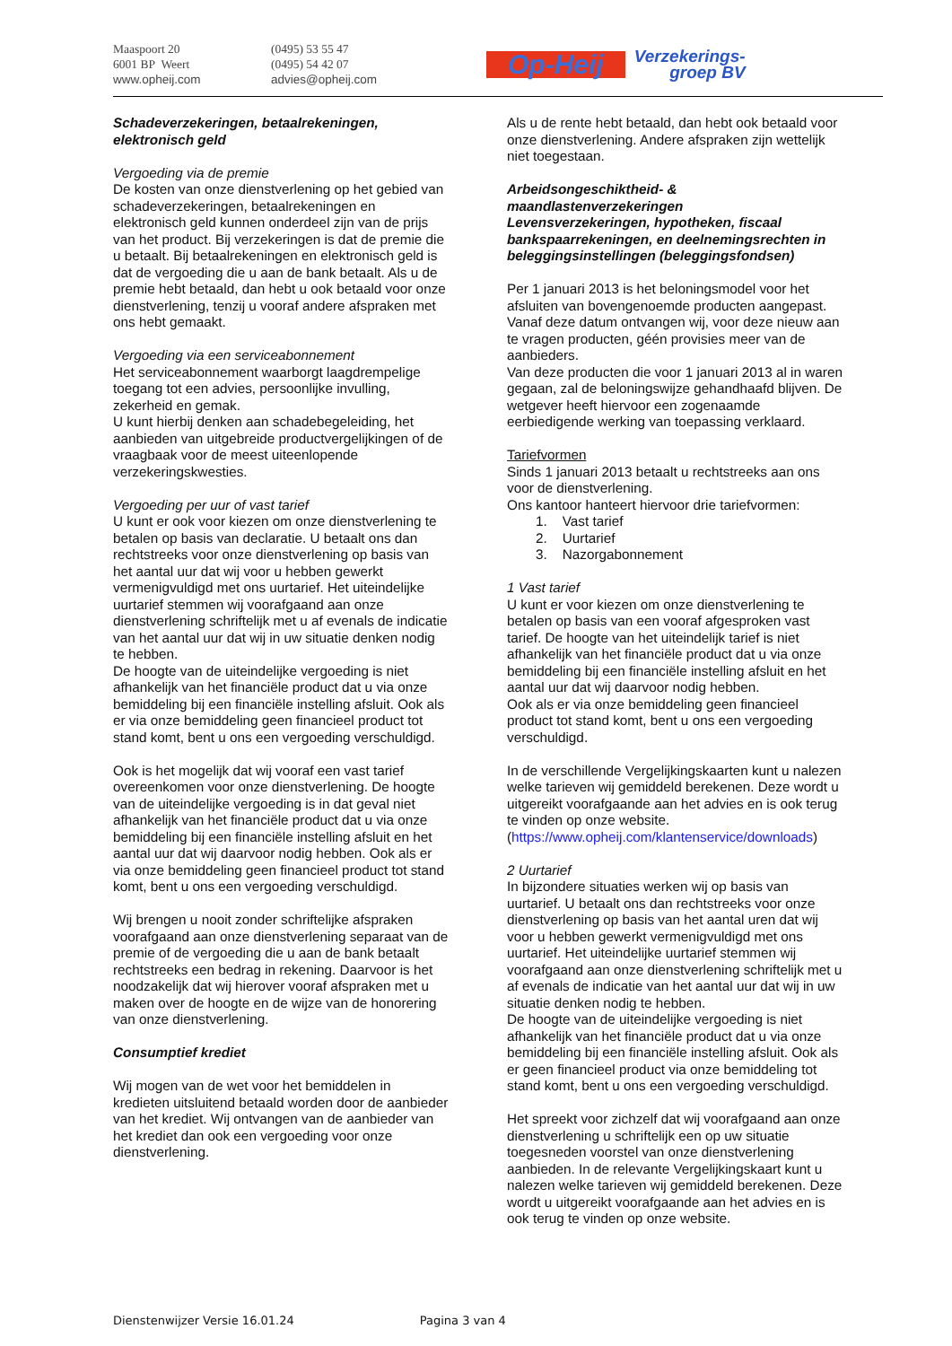Maaspoort 20
6001 BP Weert
www.opheij.com
(0495) 53 55 47
(0495) 54 42 07
advies@opheij.com
Op-Heij
Verzekerings-
groep BV
Schadeverzekeringen, betaalrekeningen, elektronisch geld
Vergoeding via de premie
De kosten van onze dienstverlening op het gebied van schadeverzekeringen, betaalrekeningen en elektronisch geld kunnen onderdeel zijn van de prijs van het product. Bij verzekeringen is dat de premie die u betaalt. Bij betaalrekeningen en elektronisch geld is dat de vergoeding die u aan de bank betaalt. Als u de premie hebt betaald, dan hebt u ook betaald voor onze dienstverlening, tenzij u vooraf andere afspraken met ons hebt gemaakt.
Vergoeding via een serviceabonnement
Het serviceabonnement waarborgt laagdrempelige toegang tot een advies, persoonlijke invulling, zekerheid en gemak.
U kunt hierbij denken aan schadebegeleiding, het aanbieden van uitgebreide productvergelijkingen of de vraagbaak voor de meest uiteenlopende verzekeringskwesties.
Vergoeding per uur of vast tarief
U kunt er ook voor kiezen om onze dienstverlening te betalen op basis van declaratie. U betaalt ons dan rechtstreeks voor onze dienstverlening op basis van het aantal uur dat wij voor u hebben gewerkt vermenigvuldigd met ons uurtarief. Het uiteindelijke uurtarief stemmen wij voorafgaand aan onze dienstverlening schriftelijk met u af evenals de indicatie van het aantal uur dat wij in uw situatie denken nodig te hebben.
De hoogte van de uiteindelijke vergoeding is niet afhankelijk van het financiële product dat u via onze bemiddeling bij een financiële instelling afsluit. Ook als er via onze bemiddeling geen financieel product tot stand komt, bent u ons een vergoeding verschuldigd.
Ook is het mogelijk dat wij vooraf een vast tarief overeenkomen voor onze dienstverlening. De hoogte van de uiteindelijke vergoeding is in dat geval niet afhankelijk van het financiële product dat u via onze bemiddeling bij een financiële instelling afsluit en het aantal uur dat wij daarvoor nodig hebben. Ook als er via onze bemiddeling geen financieel product tot stand komt, bent u ons een vergoeding verschuldigd.
Wij brengen u nooit zonder schriftelijke afspraken voorafgaand aan onze dienstverlening separaat van de premie of de vergoeding die u aan de bank betaalt rechtstreeks een bedrag in rekening. Daarvoor is het noodzakelijk dat wij hierover vooraf afspraken met u maken over de hoogte en de wijze van de honorering van onze dienstverlening.
Consumptief krediet
Wij mogen van de wet voor het bemiddelen in kredieten uitsluitend betaald worden door de aanbieder van het krediet. Wij ontvangen van de aanbieder van het krediet dan ook een vergoeding voor onze dienstverlening.
Als u de rente hebt betaald, dan hebt ook betaald voor onze dienstverlening. Andere afspraken zijn wettelijk niet toegestaan.
Arbeidsongeschiktheid- & maandlastenverzekeringen
Levensverzekeringen, hypotheken, fiscaal bankspaarrekeningen, en deelnemingsrechten in beleggingsinstellingen (beleggingsfondsen)
Per 1 januari 2013 is het beloningsmodel voor het afsluiten van bovengenoemde producten aangepast. Vanaf deze datum ontvangen wij, voor deze nieuw aan te vragen producten, géén provisies meer van de aanbieders.
Van deze producten die voor 1 januari 2013 al in waren gegaan, zal de beloningswijze gehandhaafd blijven. De wetgever heeft hiervoor een zogenaamde eerbiedigende werking van toepassing verklaard.
Tariefvormen
Sinds 1 januari 2013 betaalt u rechtstreeks aan ons voor de dienstverlening.
Ons kantoor hanteert hiervoor drie tariefvormen:
1. Vast tarief
2. Uurtarief
3. Nazorgabonnement
1 Vast tarief
U kunt er voor kiezen om onze dienstverlening te betalen op basis van een vooraf afgesproken vast tarief. De hoogte van het uiteindelijk tarief is niet afhankelijk van het financiële product dat u via onze bemiddeling bij een financiële instelling afsluit en het aantal uur dat wij daarvoor nodig hebben.
Ook als er via onze bemiddeling geen financieel product tot stand komt, bent u ons een vergoeding verschuldigd.
In de verschillende Vergelijkingskaarten kunt u nalezen welke tarieven wij gemiddeld berekenen. Deze wordt u uitgereikt voorafgaande aan het advies en is ook terug te vinden op onze website. (https://www.opheij.com/klantenservice/downloads)
2 Uurtarief
In bijzondere situaties werken wij op basis van uurtarief. U betaalt ons dan rechtstreeks voor onze dienstverlening op basis van het aantal uren dat wij voor u hebben gewerkt vermenigvuldigd met ons uurtarief. Het uiteindelijke uurtarief stemmen wij voorafgaand aan onze dienstverlening schriftelijk met u af evenals de indicatie van het aantal uur dat wij in uw situatie denken nodig te hebben.
De hoogte van de uiteindelijke vergoeding is niet afhankelijk van het financiële product dat u via onze bemiddeling bij een financiële instelling afsluit. Ook als er geen financieel product via onze bemiddeling tot stand komt, bent u ons een vergoeding verschuldigd.
Het spreekt voor zichzelf dat wij voorafgaand aan onze dienstverlening u schriftelijk een op uw situatie toegesneden voorstel van onze dienstverlening aanbieden. In de relevante Vergelijkingskaart kunt u nalezen welke tarieven wij gemiddeld berekenen. Deze wordt u uitgereikt voorafgaande aan het advies en is ook terug te vinden op onze website.
Dienstenwijzer Versie 16.01.24 Pagina 3 van 4